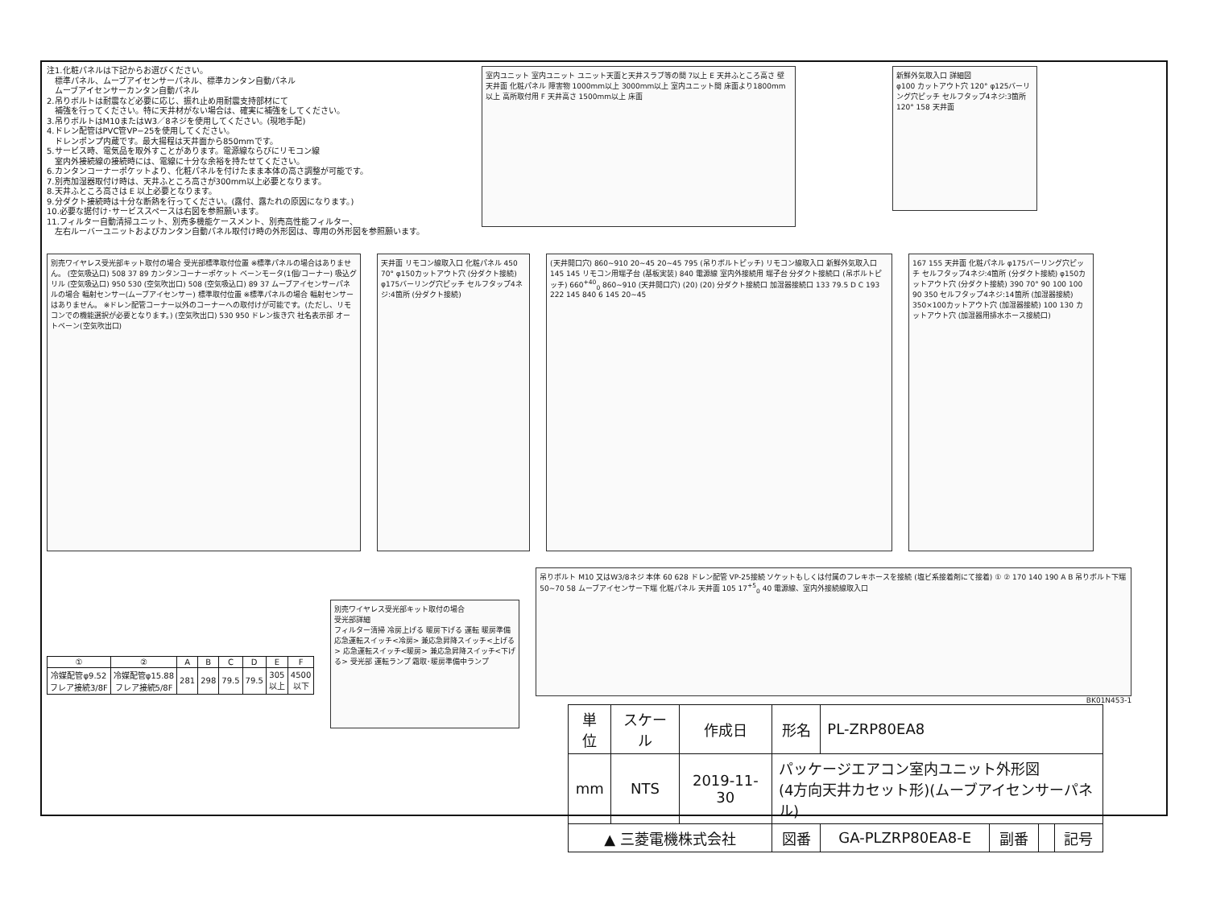注1.化粧パネルは下記からお選びください。
　標準パネル、ムーブアイセンサーパネル、標準カンタン自動パネル
　ムーブアイセンサーカンタン自動パネル
2.吊りボルトは耐震など必要に応じ、振れ止め用耐震支持部材にて
　補強を行ってください。特に天井材がない場合は、確実に補強をしてください。
3.吊りボルトはM10またはW3／8ネジを使用してください。(現地手配)
4.ドレン配管はPVC管VP−25を使用してください。
　ドレンポンプ内蔵です。最大揚程は天井面から850mmです。
5.サービス時、電気品を取外すことがあります。電源線ならびにリモコン線
　室内外接続線の接続時には、電線に十分な余裕を持たせてください。
6.カンタンコーナーポケットより、化粧パネルを付けたまま本体の高さ調整が可能です。
7.別売加湿器取付け時は、天井ふところ高さが300mm以上必要となります。
8.天井ふところ高さは E 以上必要となります。
9.分ダクト接続時は十分な断熱を行ってください。(露付、露たれの原因になります。)
10.必要な据付け･サービススペースは右図を参照願います。
11.フィルター自動清掃ユニット、別売多機能ケースメント、別売高性能フィルター、
　左右ルーバーユニットおよびカンタン自動パネル取付け時の外形図は、専用の外形図を参照願います。
室内ユニット 室内ユニット ユニット天面と天井スラブ等の間 7以上 E 天井ふところ高さ 壁 天井面 化粧パネル 障害物 1000mm以上 3000mm以上 室内ユニット間 床面より1800mm以上 高所取付用 F 天井高さ 1500mm以上 床面
新鮮外気取入口 詳細図
φ100 カットアウト穴 120° φ125バーリング穴ピッチ セルフタップ4ネジ:3箇所 120° 158 天井面
別売ワイヤレス受光部キット取付の場合 受光部標準取付位置 ※標準パネルの場合はありません。 (空気吸込口) 508 37 89 カンタンコーナーポケット ベーンモータ(1個/コーナー) 吸込グリル (空気吸込口) 950 530 (空気吹出口) 508 (空気吸込口) 89 37 ムーブアイセンサーパネルの場合 輻射センサー(ムーブアイセンサー) 標準取付位置 ※標準パネルの場合 輻射センサーはありません。 ※ドレン配管コーナー以外のコーナーへの取付けが可能です。(ただし、リモコンでの機能選択が必要となります。) (空気吹出口) 530 950 ドレン抜き穴 社名表示部 オートベーン(空気吹出口)
天井面 リモコン線取入口 化粧パネル 450 70° φ150カットアウト穴 (分ダクト接続) φ175バーリング穴ピッチ セルフタップ4ネジ:4箇所 (分ダクト接続)
(天井開口穴) 860~910 20~45 20~45 795 (吊りボルトピッチ) リモコン線取入口 新鮮外気取入口 145 145 リモコン用端子台 (基板実装) 840 電源線 室内外接続用 端子台 分ダクト接続口 (吊ボルトピッチ) 660<sup>+40</sup><sub>0</sub> 860~910 (天井開口穴) (20) (20) 分ダクト接続口 加湿器接続口 133 79.5 D C 193 222 145 840 6 145 20~45
167 155 天井面 化粧パネル φ175バーリング穴ピッチ セルフタップ4ネジ:4箇所 (分ダクト接続) φ150カットアウト穴 (分ダクト接続) 390 70° 90 100 100 90 350 セルフタップ4ネジ:14箇所 (加湿器接続) 350×100カットアウト穴 (加湿器接続) 100 130 カットアウト穴 (加湿器用排水ホース接続口)
| ① | ② | A | B | C | D | E | F |
| --- | --- | --- | --- | --- | --- | --- | --- |
| 冷媒配管φ9.52 フレア接続3/8F | 冷媒配管φ15.88 フレア接続5/8F | 281 | 298 | 79.5 | 79.5 | 305 以上 | 4500 以下 |
別売ワイヤレス受光部キット取付の場合
受光部詳細
フィルター清掃 冷房上げる 暖房下げる 運転 暖房準備 応急運転スイッチ<冷房> 兼応急昇降スイッチ<上げる> 応急運転スイッチ<暖房> 兼応急昇降スイッチ<下げる> 受光部 運転ランプ 霜取･暖房準備中ランプ
吊りボルト M10 又はW3/8ネジ 本体 60 628 ドレン配管 VP-25接続 ソケットもしくは付属のフレキホースを接続 (塩ビ系接着剤にて接着) ① ② 170 140 190 A B 吊りボルト下端 50~70 58 ムーブアイセンサー下端 化粧パネル 天井面 105 17<sup>+5</sup><sub>0</sub> 40 電源線、室内外接続線取入口
BK01N453-1
| 単位 | スケール | 作成日 | 形名 | PL-ZRP80EA8 | | | |
| mm | NTS | 2019-11-30 | パッケージエアコン室内ユニット外形図 (4方向天井カセット形)(ムーブアイセンサーパネル) | | | | |
| ▲ 三菱電機株式会社 | | | 図番 | GA-PLZRP80EA8-E | 副番 | | 記号 |